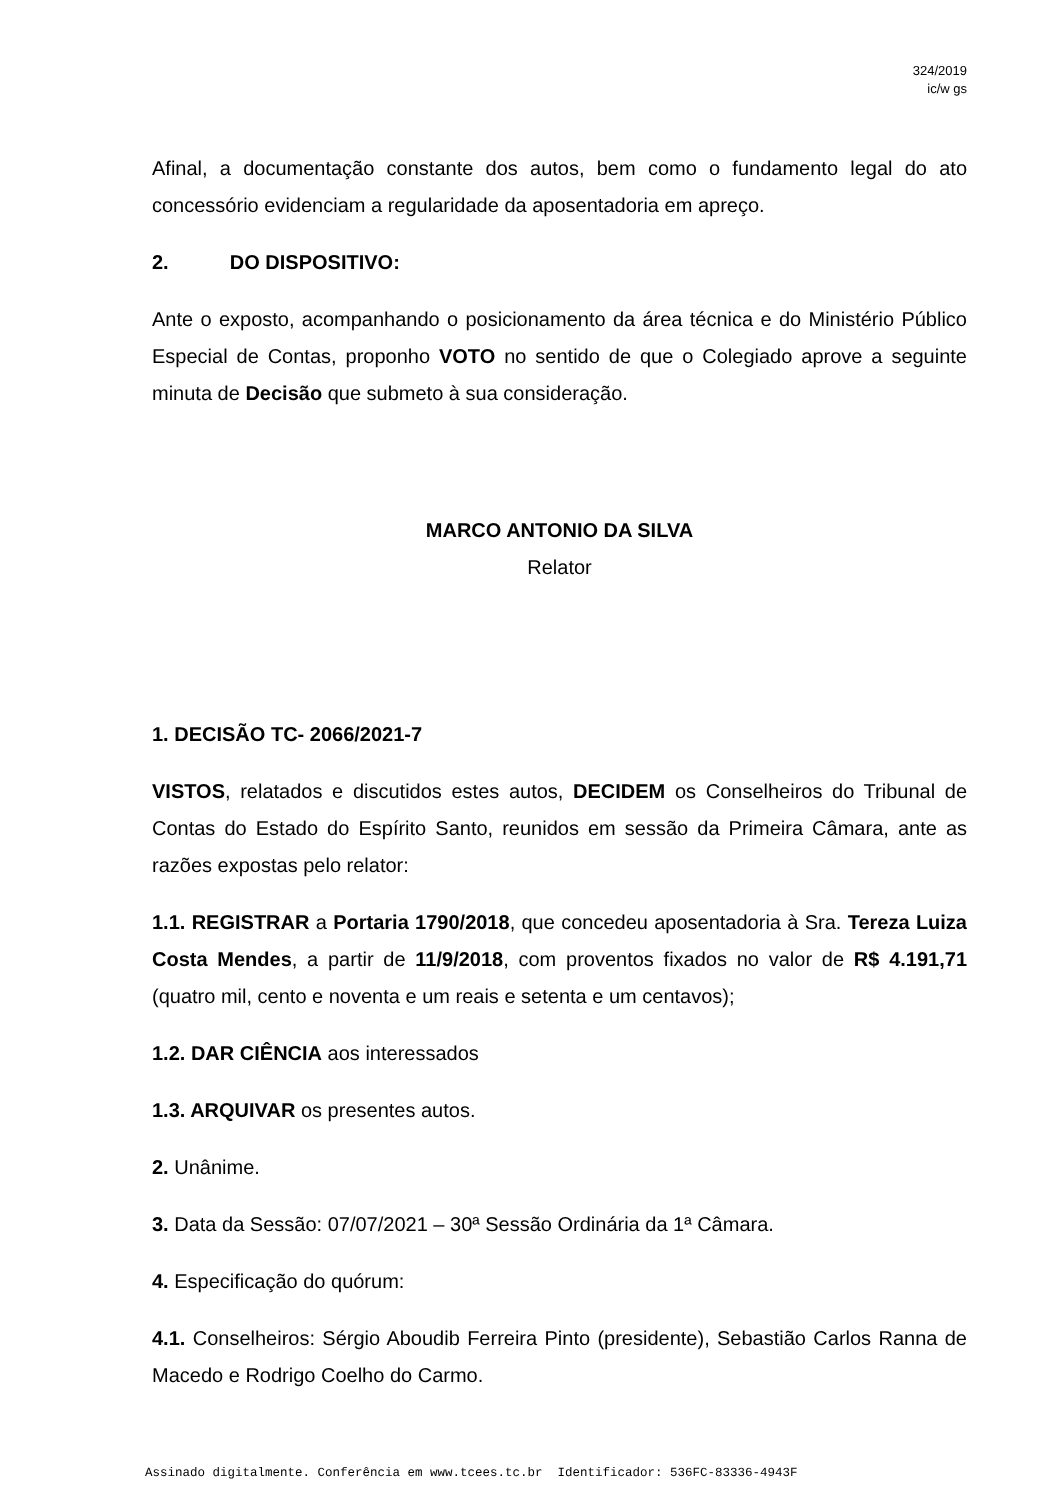324/2019
ic/w gs
Afinal, a documentação constante dos autos, bem como o fundamento legal do ato concessório evidenciam a regularidade da aposentadoria em apreço.
2. DO DISPOSITIVO:
Ante o exposto, acompanhando o posicionamento da área técnica e do Ministério Público Especial de Contas, proponho VOTO no sentido de que o Colegiado aprove a seguinte minuta de Decisão que submeto à sua consideração.
MARCO ANTONIO DA SILVA
Relator
1. DECISÃO TC- 2066/2021-7
VISTOS, relatados e discutidos estes autos, DECIDEM os Conselheiros do Tribunal de Contas do Estado do Espírito Santo, reunidos em sessão da Primeira Câmara, ante as razões expostas pelo relator:
1.1. REGISTRAR a Portaria 1790/2018, que concedeu aposentadoria à Sra. Tereza Luiza Costa Mendes, a partir de 11/9/2018, com proventos fixados no valor de R$ 4.191,71 (quatro mil, cento e noventa e um reais e setenta e um centavos);
1.2. DAR CIÊNCIA aos interessados
1.3. ARQUIVAR os presentes autos.
2. Unânime.
3. Data da Sessão: 07/07/2021 – 30ª Sessão Ordinária da 1ª Câmara.
4. Especificação do quórum:
4.1. Conselheiros: Sérgio Aboudib Ferreira Pinto (presidente), Sebastião Carlos Ranna de Macedo e Rodrigo Coelho do Carmo.
Assinado digitalmente. Conferência em www.tcees.tc.br Identificador: 536FC-83336-4943F